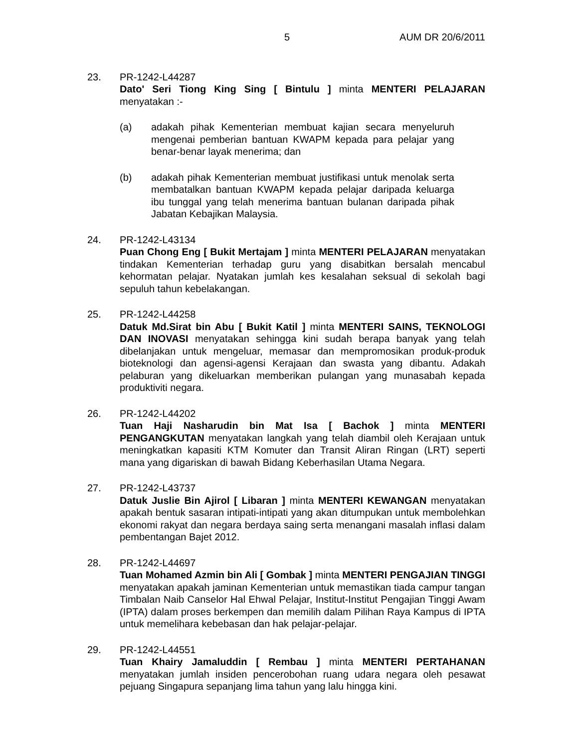5 AUM DR 20/6/2011
23. PR-1242-L44287
Dato' Seri Tiong King Sing [ Bintulu ] minta MENTERI PELAJARAN menyatakan :-
(a) adakah pihak Kementerian membuat kajian secara menyeluruh mengenai pemberian bantuan KWAPM kepada para pelajar yang benar-benar layak menerima; dan
(b) adakah pihak Kementerian membuat justifikasi untuk menolak serta membatalkan bantuan KWAPM kepada pelajar daripada keluarga ibu tunggal yang telah menerima bantuan bulanan daripada pihak Jabatan Kebajikan Malaysia.
24. PR-1242-L43134
Puan Chong Eng [ Bukit Mertajam ] minta MENTERI PELAJARAN menyatakan tindakan Kementerian terhadap guru yang disabitkan bersalah mencabul kehormatan pelajar. Nyatakan jumlah kes kesalahan seksual di sekolah bagi sepuluh tahun kebelakangan.
25. PR-1242-L44258
Datuk Md.Sirat bin Abu [ Bukit Katil ] minta MENTERI SAINS, TEKNOLOGI DAN INOVASI menyatakan sehingga kini sudah berapa banyak yang telah dibelanjakan untuk mengeluar, memasar dan mempromosikan produk-produk bioteknologi dan agensi-agensi Kerajaan dan swasta yang dibantu. Adakah pelaburan yang dikeluarkan memberikan pulangan yang munasabah kepada produktiviti negara.
26. PR-1242-L44202
Tuan Haji Nasharudin bin Mat Isa [ Bachok ] minta MENTERI PENGANGKUTAN menyatakan langkah yang telah diambil oleh Kerajaan untuk meningkatkan kapasiti KTM Komuter dan Transit Aliran Ringan (LRT) seperti mana yang digariskan di bawah Bidang Keberhasilan Utama Negara.
27. PR-1242-L43737
Datuk Juslie Bin Ajirol [ Libaran ] minta MENTERI KEWANGAN menyatakan apakah bentuk sasaran intipati-intipati yang akan ditumpukan untuk membolehkan ekonomi rakyat dan negara berdaya saing serta menangani masalah inflasi dalam pembentangan Bajet 2012.
28. PR-1242-L44697
Tuan Mohamed Azmin bin Ali [ Gombak ] minta MENTERI PENGAJIAN TINGGI menyatakan apakah jaminan Kementerian untuk memastikan tiada campur tangan Timbalan Naib Canselor Hal Ehwal Pelajar, Institut-Institut Pengajian Tinggi Awam (IPTA) dalam proses berkempen dan memilih dalam Pilihan Raya Kampus di IPTA untuk memelihara kebebasan dan hak pelajar-pelajar.
29. PR-1242-L44551
Tuan Khairy Jamaluddin [ Rembau ] minta MENTERI PERTAHANAN menyatakan jumlah insiden pencerobohan ruang udara negara oleh pesawat pejuang Singapura sepanjang lima tahun yang lalu hingga kini.